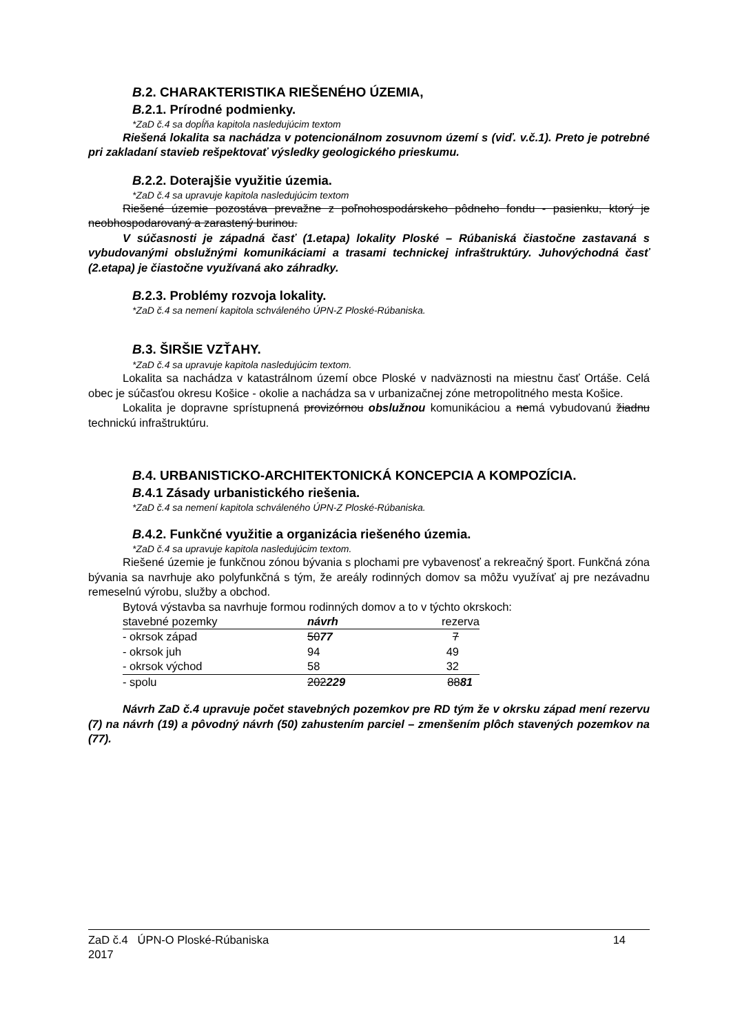B. 2. CHARAKTERISTIKA RIEŠENÉHO ÚZEMIA,
B. 2.1. Prírodné podmienky.
*ZaD č.4 sa dopĺňa kapitola nasledujúcim textom
Riešená lokalita sa nachádza v potencionálnom zosuvnom území s (viď. v.č.1). Preto je potrebné pri zakladaní stavieb rešpektovať výsledky geologického prieskumu.
B. 2.2. Doterajšie využitie územia.
*ZaD č.4 sa upravuje kapitola nasledujúcim textom
Riešené územie pozostáva prevažne z poľnohospodárskeho pôdneho fondu - pasienku, ktorý je neobhospodarovaný a zarastený burinou.
V súčasnosti je západná časť (1.etapa) lokality Ploské – Rúbaniská čiastočne zastavaná s vybudovanými obslužnými komunikáciami a trasami technickej infraštruktúry. Juhovýchodná časť (2.etapa) je čiastočne využívaná ako záhradky.
B. 2.3. Problémy rozvoja lokality.
*ZaD č.4 sa nemení kapitola schváleného ÚPN-Z Ploské-Rúbaniska.
B. 3. ŠIRŠIE VZŤAHY.
*ZaD č.4 sa upravuje kapitola nasledujúcim textom.
Lokalita sa nachádza v katastrálnom území obce Ploské v nadväznosti na miestnu časť Ortáše. Celá obec je súčasťou okresu Košice - okolie a nachádza sa v urbanizačnej zóne metropolitného mesta Košice.
Lokalita je dopravne sprístupnená provizórnou obslužnou komunikáciou a nemá vybudovanú žiadnu technickú infraštruktúru.
B. 4. URBANISTICKO-ARCHITEKTONICKÁ KONCEPCIA A KOMPOZÍCIA.
B. 4.1 Zásady urbanistického riešenia.
*ZaD č.4 sa nemení kapitola schváleného ÚPN-Z Ploské-Rúbaniska.
B. 4.2. Funkčné využitie a organizácia riešeného územia.
*ZaD č.4 sa upravuje kapitola nasledujúcim textom.
Riešené územie je funkčnou zónou bývania s plochami pre vybavenosť a rekreačný šport. Funkčná zóna bývania sa navrhuje ako polyfunkčná s tým, že areály rodinných domov sa môžu využívať aj pre nezávadnu remeselnú výrobu, služby a obchod.
Bytová výstavba sa navrhuje formou rodinných domov a to v týchto okrskoch:
| stavebné pozemky | návrh | rezerva |
| - okrsok západ | 50 77 | 7 |
| - okrsok juh | 94 | 49 |
| - okrsok východ | 58 | 32 |
| - spolu | 202 229 | 88 81 |
Návrh ZaD č.4 upravuje počet stavebných pozemkov pre RD tým že v okrsku západ mení rezervu (7) na návrh (19) a pôvodný návrh (50) zahustením parciel – zmenšením plôch stavených pozemkov na (77).
ZaD č.4 ÚPN-O Ploské-Rúbaniska
2017
14